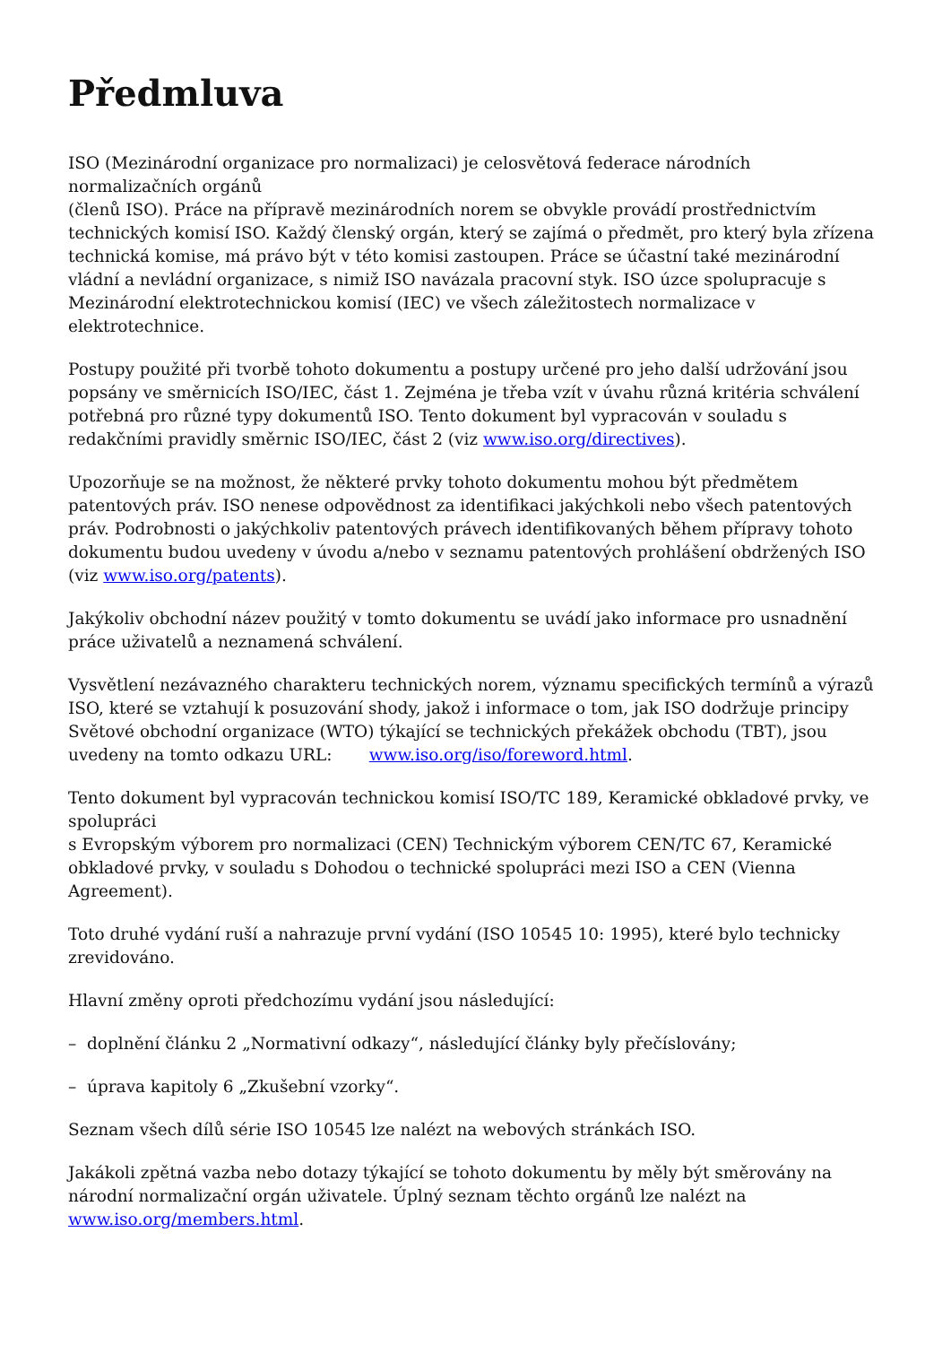Předmluva
ISO (Mezinárodní organizace pro normalizaci) je celosvětová federace národních normalizačních orgánů
(členů ISO). Práce na přípravě mezinárodních norem se obvykle provádí prostřednictvím technických komisí ISO. Každý členský orgán, který se zajímá o předmět, pro který byla zřízena technická komise, má právo být v této komisi zastoupen. Práce se účastní také mezinárodní vládní a nevládní organizace, s nimiž ISO navázala pracovní styk. ISO úzce spolupracuje s Mezinárodní elektrotechnickou komisí (IEC) ve všech záležitostech normalizace v elektrotechnice.
Postupy použité při tvorbě tohoto dokumentu a postupy určené pro jeho další udržování jsou popsány ve směrnicích ISO/IEC, část 1. Zejména je třeba vzít v úvahu různá kritéria schválení potřebná pro různé typy dokumentů ISO. Tento dokument byl vypracován v souladu s redakčními pravidly směrnic ISO/IEC, část 2 (viz www.iso.org/directives).
Upozorňuje se na možnost, že některé prvky tohoto dokumentu mohou být předmětem patentových práv. ISO nenese odpovědnost za identifikaci jakýchkoli nebo všech patentových práv. Podrobnosti o jakýchkoliv patentových právech identifikovaných během přípravy tohoto dokumentu budou uvedeny v úvodu a/nebo v seznamu patentových prohlášení obdržených ISO (viz www.iso.org/patents).
Jakýkoliv obchodní název použitý v tomto dokumentu se uvádí jako informace pro usnadnění práce uživatelů a neznamená schválení.
Vysvětlení nezávazného charakteru technických norem, významu specifických termínů a výrazů ISO, které se vztahují k posuzování shody, jakož i informace o tom, jak ISO dodržuje principy Světové obchodní organizace (WTO) týkající se technických překážek obchodu (TBT), jsou uvedeny na tomto odkazu URL: www.iso.org/iso/foreword.html.
Tento dokument byl vypracován technickou komisí ISO/TC 189, Keramické obkladové prvky, ve spolupráci
s Evropským výborem pro normalizaci (CEN) Technickým výborem CEN/TC 67, Keramické obkladové prvky, v souladu s Dohodou o technické spolupráci mezi ISO a CEN (Vienna Agreement).
Toto druhé vydání ruší a nahrazuje první vydání (ISO 10545 10: 1995), které bylo technicky zrevidováno.
Hlavní změny oproti předchozímu vydání jsou následující:
– doplnění článku 2 „Normativní odkazy“, následující články byly přečíslovány;
– úprava kapitoly 6 „Zkušební vzorky“.
Seznam všech dílů série ISO 10545 lze nalézt na webových stránkách ISO.
Jakákoli zpětná vazba nebo dotazy týkající se tohoto dokumentu by měly být směrovány na národní normalizační orgán uživatele. Úplný seznam těchto orgánů lze nalézt na www.iso.org/members.html.